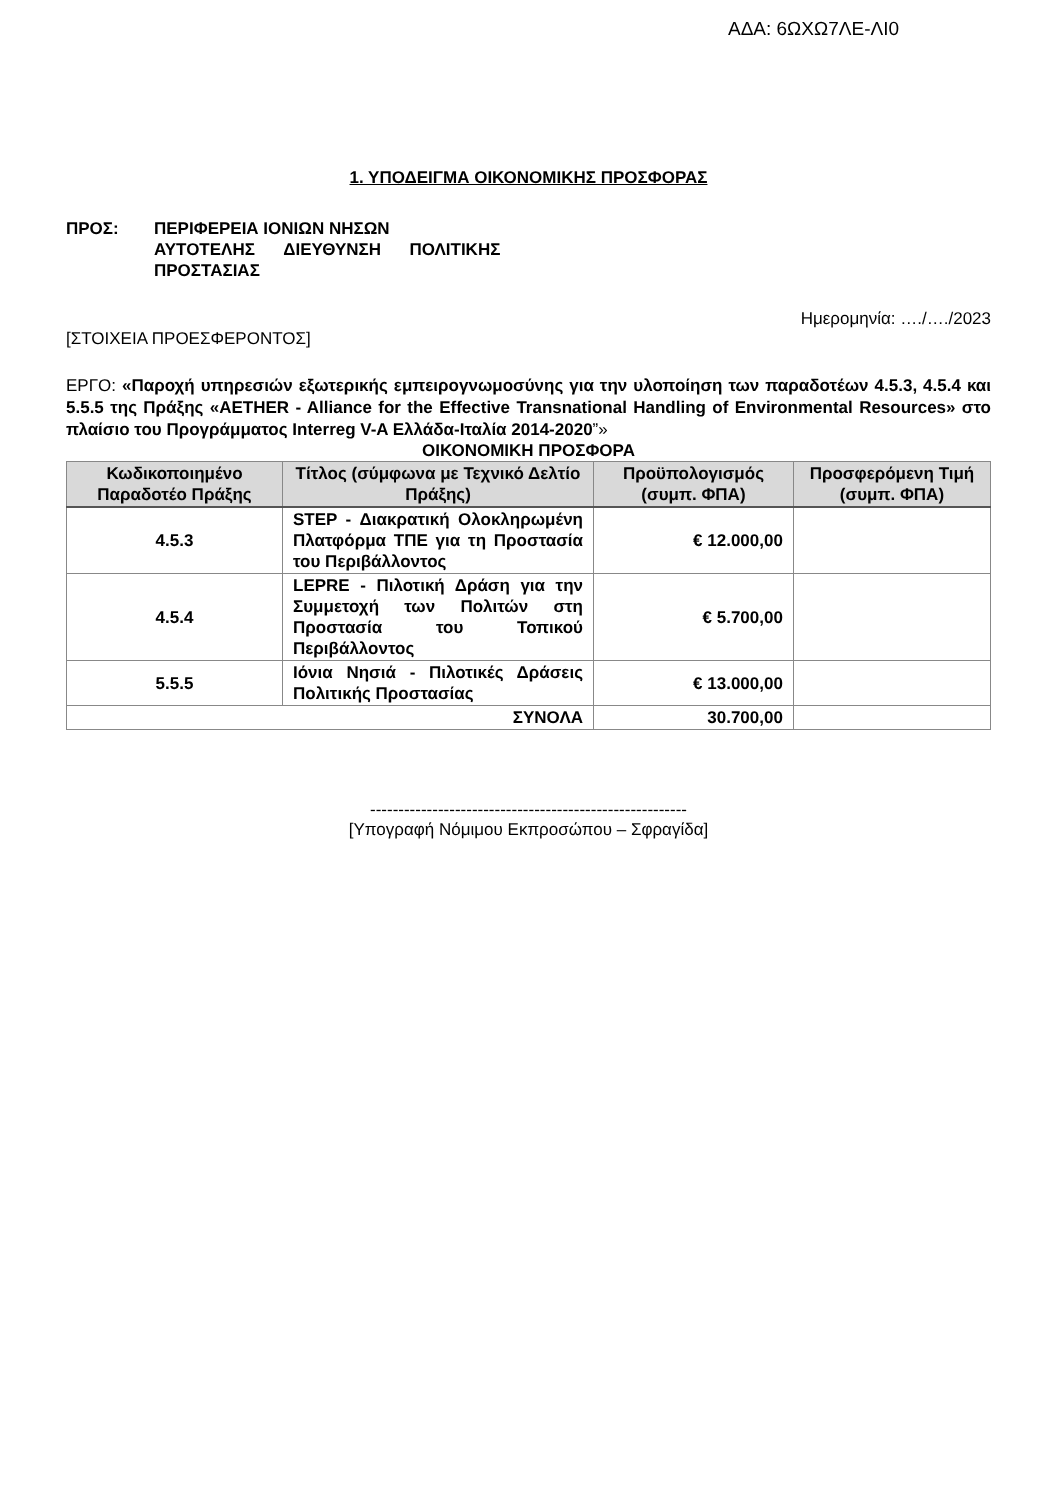ΑΔΑ: 6ΩΧΩ7ΛΕ-ΛΙ0
1. ΥΠΟΔΕΙΓΜΑ ΟΙΚΟΝΟΜΙΚΗΣ ΠΡΟΣΦΟΡΑΣ
ΠΡΟΣ: ΠΕΡΙΦΕΡΕΙΑ ΙΟΝΙΩΝ ΝΗΣΩΝ
ΑΥΤΟΤΕΛΗΣ ΔΙΕΥΘΥΝΣΗ ΠΟΛΙΤΙΚΗΣ
ΠΡΟΣΤΑΣΙΑΣ
Ημερομηνία: …./…./2023
[ΣΤΟΙΧΕΙΑ ΠΡΟΕΣΦΕΡΟΝΤΟΣ]
ΕΡΓΟ: «Παροχή υπηρεσιών εξωτερικής εμπειρογνωμοσύνης για την υλοποίηση των παραδοτέων 4.5.3, 4.5.4 και 5.5.5 της Πράξης «AETHER - Alliance for the Effective Transnational Handling of Environmental Resources» στο πλαίσιο του Προγράμματος Interreg V-A Ελλάδα-Ιταλία 2014-2020”»
ΟΙΚΟΝΟΜΙΚΗ ΠΡΟΣΦΟΡΑ
| Κωδικοποιημένο Παραδοτέο Πράξης | Τίτλος (σύμφωνα με Τεχνικό Δελτίο Πράξης) | Προϋπολογισμός (συμπ. ΦΠΑ) | Προσφερόμενη Τιμή (συμπ. ΦΠΑ) |
| --- | --- | --- | --- |
| 4.5.3 | STEP - Διακρατική Ολοκληρωμένη Πλατφόρμα ΤΠΕ για τη Προστασία του Περιβάλλοντος | € 12.000,00 | |
| 4.5.4 | LEPRE - Πιλοτική Δράση για την Συμμετοχή των Πολιτών στη Προστασία του Τοπικού Περιβάλλοντος | € 5.700,00 | |
| 5.5.5 | Ιόνια Νησιά - Πιλοτικές Δράσεις Πολιτικής Προστασίας | € 13.000,00 | |
| ΣΥΝΟΛΑ | | 30.700,00 | |
--------------------------------------------------------
[Υπογραφή Νόμιμου Εκπροσώπου – Σφραγίδα]